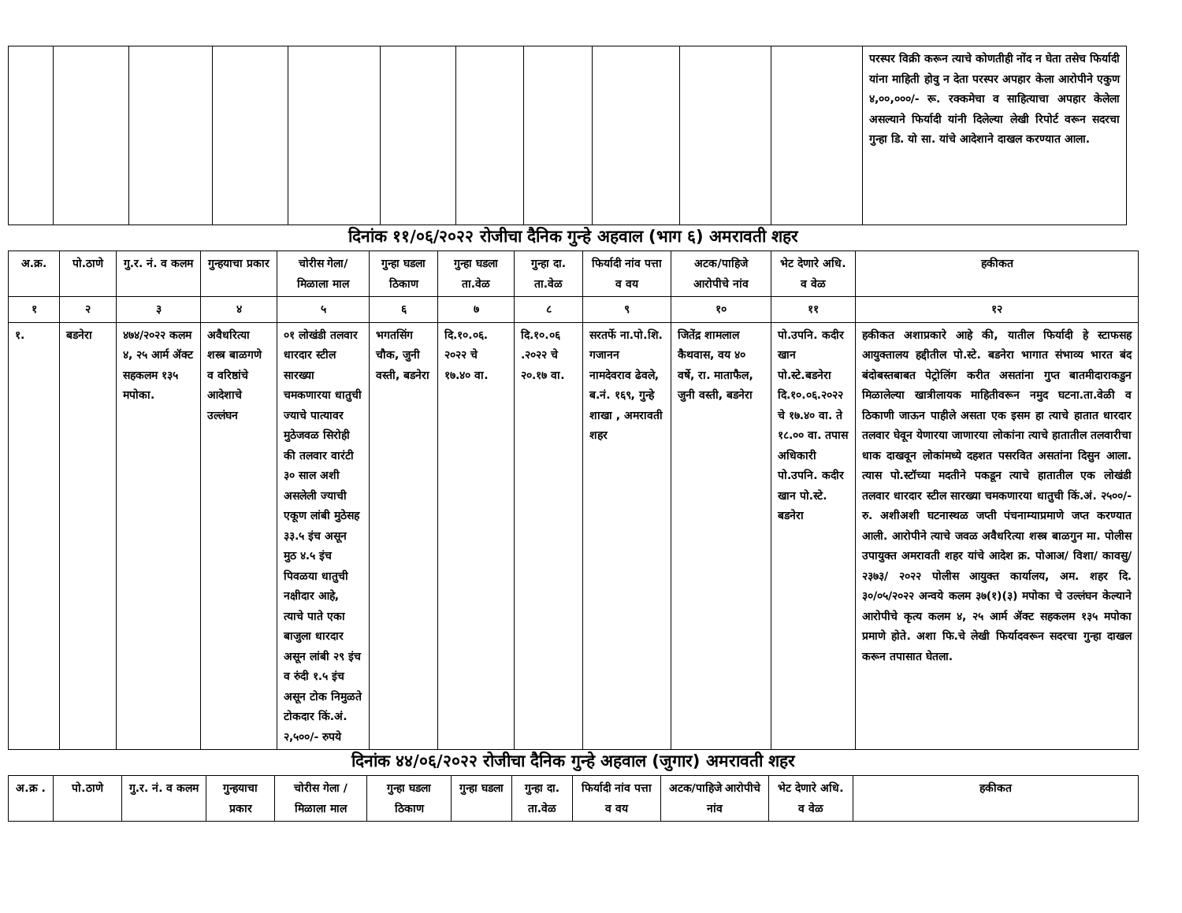| | | | | | | | | | | | परस्पर विक्री करून त्याचे कोणतीही नोंद न घेता तसेच फिर्यादी यांना माहिती होवु न देता परस्पर अपहार केला आरोपीने एकुण ४,००,०००/- रू. रक्कमेचा व साहित्याचा अपहार केलेला असल्याने फिर्यादी यांनी दिलेल्या लेखी रिपोर्ट वरून सदरचा गुन्हा डि. यो सा. यांचे आदेशाने दाखल करण्यात आला. |
दिनांक ११/०६/२०२२ रोजीचा दैनिक गुन्हे अहवाल (भाग ६) अमरावती शहर
| अ.क्र. | पो.ठाणे | गु.र. नं. व कलम | गुन्हयाचा प्रकार | चोरीस गेला/ मिळाला माल | गुन्हा घडला ठिकाण | गुन्हा घडला ता.वेळ | गुन्हा दा. ता.वेळ | फिर्यादी नांव पत्ता व वय | अटक/पाहिजे आरोपीचे नांव | भेट देणारे अधि. व वेळ | हकीकत |
| --- | --- | --- | --- | --- | --- | --- | --- | --- | --- | --- | --- |
| १ | २ | ३ | ४ | ५ | ६ | ७ | ८ | ९ | १० | ११ | १२ |
| १. | बडनेरा | ४७४/२०२२ कलम ४, २५ आर्म ॲक्ट सहकलम १३५ मपोका. | अवैधरित्या शस्त्र बाळगणे व वरिष्ठांचे आदेशाचे उल्लंघन | ०१ लोखंडी तलवार धारदार स्टील सारख्या चमकणारया धातुची ज्याचे पात्यावर मुठेजवळ सिरोही की तलवार वारंटी ३० साल अशी असलेली ज्याची एकूण लांबी मुठेसह ३३.५ इंच असून मुठ ४.५ इंच पिवळया धातुची नक्षीदार आहे, त्याचे पाते एका बाजुला धारदार असून लांबी २९ इंच व रुंदी १.५ इंच असून टोक निमुळते टोकदार किं.अं. २,५००/- रुपये | भगतसिंग चौक, जुनी वस्ती, बडनेरा | दि.१०.०६. २०२२ चे १७.४० वा. | दि.१०.०६ .२०२२ चे २०.१७ वा. | सरतर्फे ना.पो.शि. गजानन नामदेवराव ढेवले, ब.नं. १६९, गुन्हे शाखा , अमरावती शहर | जितेंद्र शामलाल कैथवास, वय ४० वर्षे, रा. माताफैल, जुनी वस्ती, बडनेरा | पो.उपनि. कदीर खान पो.स्टे.बडनेरा दि.१०.०६.२०२२ चे १७.४० वा. ते १८.०० वा. तपास अधिकारी पो.उपनि. कदीर खान पो.स्टे. बडनेरा | हकीकत अशाप्रकारे आहे की, यातील फिर्यादी हे स्टाफसह आयुक्तालय हद्दीतील पो.स्टे. बडनेरा भागात संभाव्य भारत बंद बंदोबस्तबाबत पेट्रोलिंग करीत असतांना गुप्त बातमीदाराकडुन मिळालेल्या खात्रीलायक माहितीवरून नमुद घटना.ता.वेळी व ठिकाणी जाऊन पाहीले असता एक इसम हा त्याचे हातात धारदार तलवार घेवून येणारया जाणारया लोकांना त्याचे हातातील तलवारीचा धाक दाखवून लोकांमध्ये दहशत पसरवित असतांना दिसुन आला. त्यास पो.स्टॉच्या मदतीने पकडून त्याचे हातातील एक लोखंडी तलवार धारदार स्टील सारख्या चमकणारया धातुची किं.अं. २५००/- रु. अशीअशी घटनास्थळ जप्ती पंचनाम्याप्रमाणे जप्त करण्यात आली. आरोपीने त्याचे जवळ अवैधरित्या शस्त्र बाळगुन मा. पोलीस उपायुक्त अमरावती शहर यांचे आदेश क्र. पोआअ/ विशा/ कावसु/ २३७३/ २०२२ पोलीस आयुक्त कार्यालय, अम. शहर दि. ३०/०५/२०२२ अन्वये कलम ३७(१)(३) मपोका चे उल्लंघन केल्याने आरोपीचे कृत्य कलम ४, २५ आर्म ॲक्ट सहकलम १३५ मपोका प्रमाणे होते. अशा फि.चे लेखी फिर्यादवरून सदरचा गुन्हा दाखल करून तपासात घेतला. |
दिनांक ४४/०६/२०२२ रोजीचा दैनिक गुन्हे अहवाल (जुगार) अमरावती शहर
| अ.क्र . | पो.ठाणे | गु.र. नं. व कलम | गुन्हयाचा प्रकार | चोरीस गेला /मिळाला माल | गुन्हा घडला ठिकाण | गुन्हा घडला | गुन्हा दा. ता.वेळ | फिर्यादी नांव पत्ता व वय | अटक/पाहिजे आरोपीचे नांव | भेट देणारे अधि. व वेळ | हकीकत |
| --- | --- | --- | --- | --- | --- | --- | --- | --- | --- | --- | --- |